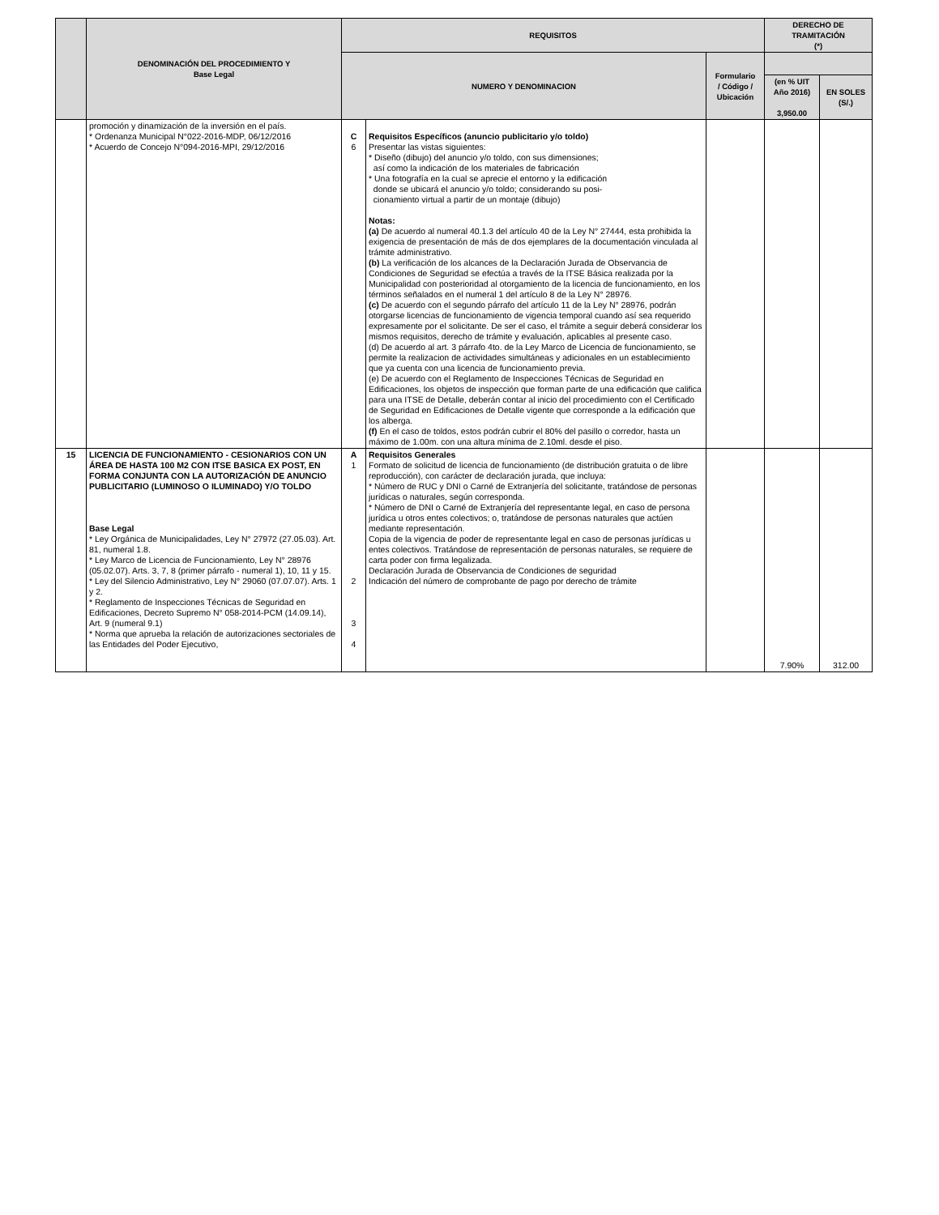| | DENOMINACIÓN DEL PROCEDIMIENTO Y Base Legal | REQUISITOS | | | DERECHO DE TRAMITACIÓN (*) | |
| --- | --- | --- | --- | --- | --- | --- |
| | | NUMERO Y DENOMINACION | | Formulario / Código / Ubicación | | |
| | | | | | (en % UIT Año 2016) 3,950.00 | EN SOLES (S/.) |
| | promoción y dinamización de la inversión en el país. * Ordenanza Municipal N°022-2016-MDP, 06/12/2016 * Acuerdo de Concejo N°094-2016-MPI, 29/12/2016 | C 6 | Requisitos Específicos (anuncio publicitario y/o toldo) Presentar las vistas siguientes: * Diseño (dibujo) del anuncio y/o toldo, con sus dimensiones; así como la indicación de los materiales de fabricación * Una fotografía en la cual se aprecie el entorno y la edificación donde se ubicará el anuncio y/o toldo; considerando su posi- cionamiento virtual a partir de un montaje (dibujo) Notas: (a) De acuerdo al numeral 40.1.3 del artículo 40 de la Ley N° 27444, esta prohibida la exigencia de presentación de más de dos ejemplares de la documentación vinculada al trámite administrativo. (b) La verificación de los alcances de la Declaración Jurada de Observancia de Condiciones de Seguridad se efectúa a través de la ITSE Básica realizada por la Municipalidad con posterioridad al otorgamiento de la licencia de funcionamiento, en los términos señalados en el numeral 1 del artículo 8 de la Ley N° 28976. (c) De acuerdo con el segundo párrafo del artículo 11 de la Ley N° 28976, podrán otorgarse licencias de funcionamiento de vigencia temporal cuando así sea requerido expresamente por el solicitante. De ser el caso, el trámite a seguir deberá considerar los mismos requisitos, derecho de trámite y evaluación, aplicables al presente caso. (d) De acuerdo al art. 3 párrafo 4to. de la Ley Marco de Licencia de funcionamiento, se permite la realizacion de actividades simultáneas y adicionales en un establecimiento que ya cuenta con una licencia de funcionamiento previa. (e) De acuerdo con el Reglamento de Inspecciones Técnicas de Seguridad en Edificaciones, los objetos de inspección que forman parte de una edificación que califica para una ITSE de Detalle, deberán contar al inicio del procedimiento con el Certificado de Seguridad en Edificaciones de Detalle vigente que corresponde a la edificación que los alberga. (f) En el caso de toldos, estos podrán cubrir el 80% del pasillo o corredor, hasta un máximo de 1.00m. con una altura mínima de 2.10ml. desde el piso. | | | |
| 15 | LICENCIA DE FUNCIONAMIENTO - CESIONARIOS CON UN ÁREA DE HASTA 100 M2 CON ITSE BASICA EX POST, EN FORMA CONJUNTA CON LA AUTORIZACIÓN DE ANUNCIO PUBLICITARIO (LUMINOSO O ILUMINADO) Y/O TOLDO Base Legal * Ley Orgánica de Municipalidades, Ley N° 27972 (27.05.03). Art. 81, numeral 1.8. * Ley Marco de Licencia de Funcionamiento, Ley N° 28976 (05.02.07). Arts. 3, 7, 8 (primer párrafo - numeral 1), 10, 11 y 15. * Ley del Silencio Administrativo, Ley N° 29060 (07.07.07). Arts. 1 y 2. * Reglamento de Inspecciones Técnicas de Seguridad en Edificaciones, Decreto Supremo N° 058-2014-PCM (14.09.14), Art. 9 (numeral 9.1) * Norma que aprueba la relación de autorizaciones sectoriales de las Entidades del Poder Ejecutivo, | A 1 2 3 4 | Requisitos Generales Formato de solicitud de licencia de funcionamiento (de distribución gratuita o de libre reproducción), con carácter de declaración jurada, que incluya: * Número de RUC y DNI o Carné de Extranjería del solicitante, tratándose de personas jurídicas o naturales, según corresponda. * Número de DNI o Carné de Extranjería del representante legal, en caso de persona jurídica u otros entes colectivos; o, tratándose de personas naturales que actúen mediante representación. Copia de la vigencia de poder de representante legal en caso de personas jurídicas u entes colectivos. Tratándose de representación de personas naturales, se requiere de carta poder con firma legalizada. Declaración Jurada de Observancia de Condiciones de seguridad Indicación del número de comprobante de pago por derecho de trámite | | 7.90% | 312.00 |